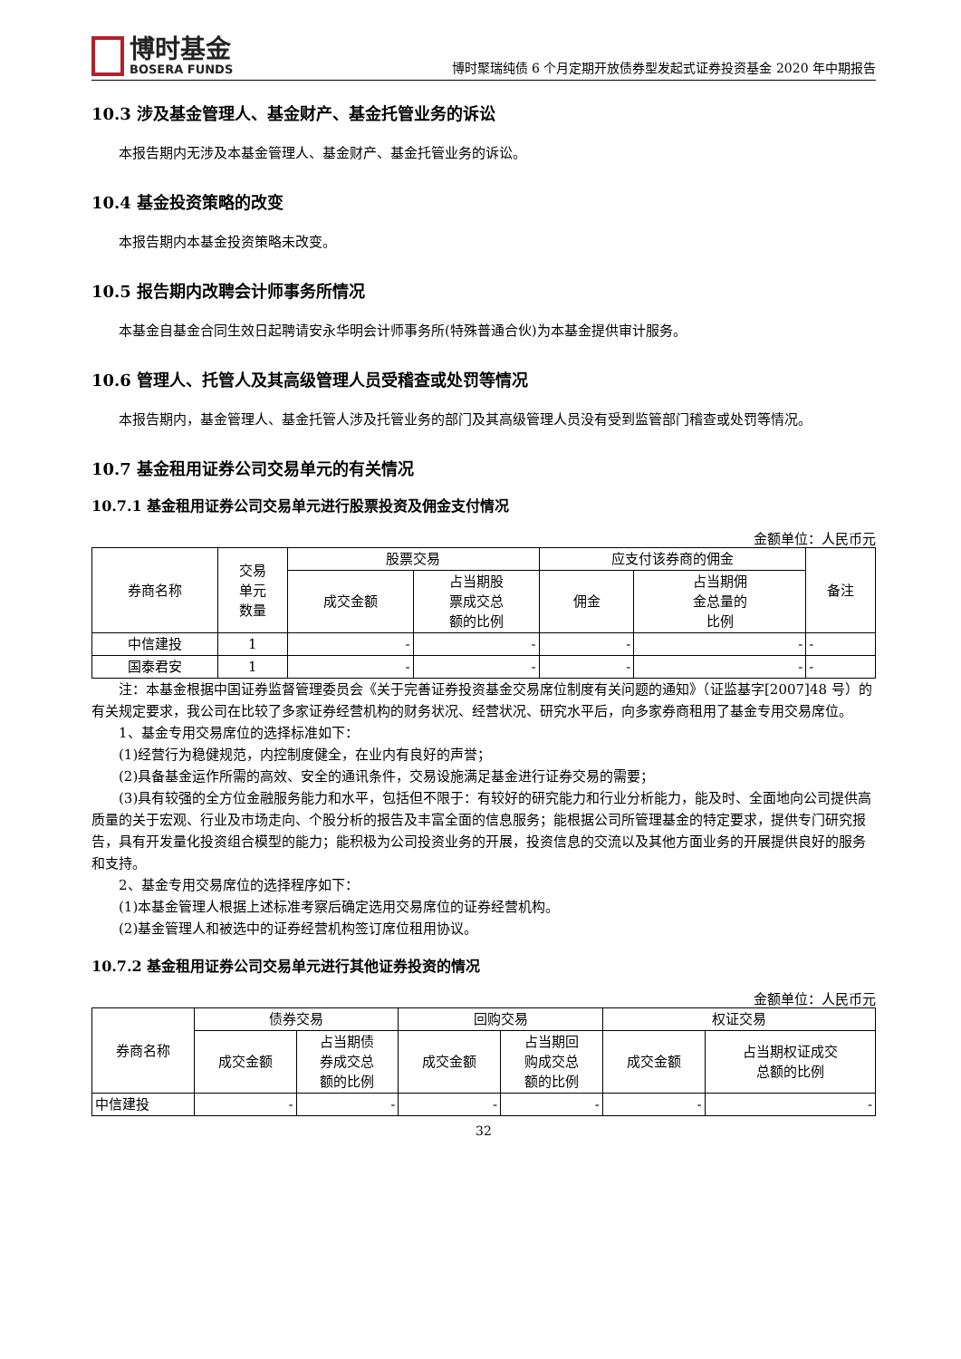博时基金
BOSERA FUNDS
博时聚瑞纯债 6 个月定期开放债券型发起式证券投资基金 2020 年中期报告
10.3 涉及基金管理人、基金财产、基金托管业务的诉讼
本报告期内无涉及本基金管理人、基金财产、基金托管业务的诉讼。
10.4 基金投资策略的改变
本报告期内本基金投资策略未改变。
10.5 报告期内改聘会计师事务所情况
本基金自基金合同生效日起聘请安永华明会计师事务所(特殊普通合伙)为本基金提供审计服务。
10.6 管理人、托管人及其高级管理人员受稽查或处罚等情况
本报告期内，基金管理人、基金托管人涉及托管业务的部门及其高级管理人员没有受到监管部门稽查或处罚等情况。
10.7 基金租用证券公司交易单元的有关情况
10.7.1 基金租用证券公司交易单元进行股票投资及佣金支付情况
金额单位：人民币元
| 券商名称 | 交易 单元 数量 | 股票交易 | | 应支付该券商的佣金 | | 备注 |
| --- | --- | --- | --- | --- | --- | --- |
| | | 成交金额 | 占当期股 票成交总 额的比例 | 佣金 | 占当期佣 金总量的 比例 | |
| 中信建投 | 1 | - | - | - | - | - |
| 国泰君安 | 1 | - | - | - | - | - |
注：本基金根据中国证券监督管理委员会《关于完善证券投资基金交易席位制度有关问题的通知》（证监基字[2007]48 号）的有关规定要求，我公司在比较了多家证券经营机构的财务状况、经营状况、研究水平后，向多家券商租用了基金专用交易席位。
1、基金专用交易席位的选择标准如下：
(1)经营行为稳健规范，内控制度健全，在业内有良好的声誉；
(2)具备基金运作所需的高效、安全的通讯条件，交易设施满足基金进行证券交易的需要；
(3)具有较强的全方位金融服务能力和水平，包括但不限于：有较好的研究能力和行业分析能力，能及时、全面地向公司提供高质量的关于宏观、行业及市场走向、个股分析的报告及丰富全面的信息服务；能根据公司所管理基金的特定要求，提供专门研究报告，具有开发量化投资组合模型的能力；能积极为公司投资业务的开展，投资信息的交流以及其他方面业务的开展提供良好的服务和支持。
2、基金专用交易席位的选择程序如下：
(1)本基金管理人根据上述标准考察后确定选用交易席位的证券经营机构。
(2)基金管理人和被选中的证券经营机构签订席位租用协议。
10.7.2 基金租用证券公司交易单元进行其他证券投资的情况
金额单位：人民币元
| 券商名称 | 债券交易 | | 回购交易 | | 权证交易 | |
| --- | --- | --- | --- | --- | --- | --- |
| | 成交金额 | 占当期债 券成交总 额的比例 | 成交金额 | 占当期回 购成交总 额的比例 | 成交金额 | 占当期权证成交 总额的比例 |
| 中信建投 | - | - | - | - | - | - |
32